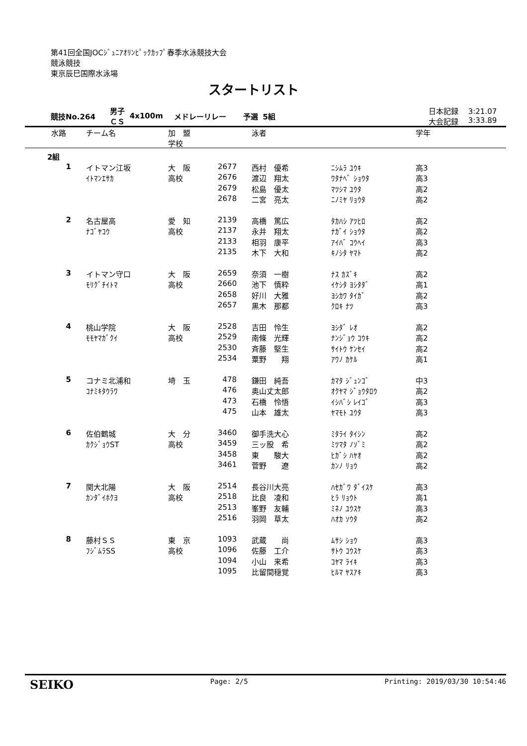第41回全国JOCｼﾞｭﾆｱｵﾘﾝﾋﾟｯｸｶｯﾌﾟ春季水泳競技大会
競泳競技
東京辰巳国際水泳場
スタートリスト
| 競技No.264 | 男子 ＣＳ | 4x100m | メドレーリレー | 予選 | 5組 | | 日本記録 大会記録 | 3:21.07 3:33.89 |
| 水路 | チーム名 | 加 盟 学校 | | 泳者 | | 学年 |
| --- | --- | --- | --- | --- | --- | --- |
| 2組 | | | | | | |
| 1 | イトマン江坂 | 大 阪 | 2677 | 西村 優希 | ﾆｼﾑﾗ ﾕｳｷ | 高3 |
| | ｲﾄﾏﾝｴｻｶ | 高校 | 2676 | 渡辺 翔太 | ﾜﾀﾅﾍﾞ ｼｮｳﾀ | 高3 |
| | | | 2679 | 松島 優太 | ﾏﾂｼﾏ ﾕｳﾀ | 高2 |
| | | | 2678 | 二宮 亮太 | ﾆﾉﾐﾔ ﾘｮｳﾀ | 高2 |
| 2 | 名古屋高 | 愛 知 | 2139 | 高橋 篤広 | ﾀｶﾊｼ ｱﾂﾋﾛ | 高2 |
| | ﾅｺﾞﾔｺｳ | 高校 | 2137 | 永井 翔太 | ﾅｶﾞｲ ｼｮｳﾀ | 高2 |
| | | | 2133 | 相羽 康平 | ｱｲﾊﾞ ｺｳﾍｲ | 高3 |
| | | | 2135 | 木下 大和 | ｷﾉｼﾀ ﾔﾏﾄ | 高2 |
| 3 | イトマン守口 | 大 阪 | 2659 | 奈須 一樹 | ﾅｽ ｶｽﾞｷ | 高2 |
| | ﾓﾘｸﾞﾁｲﾄﾏ | 高校 | 2660 | 池下 慎粋 | ｲｹｼﾀ ﾖｼﾀﾀﾞ | 高1 |
| | | | 2658 | 好川 大雅 | ﾖｼｶﾜ ﾀｲｶﾞ | 高2 |
| | | | 2657 | 黒木 那都 | ｸﾛｷ ﾅﾂ | 高3 |
| 4 | 桃山学院 | 大 阪 | 2528 | 吉田 怜生 | ﾖｼﾀﾞ ﾚｵ | 高2 |
| | ﾓﾓﾔﾏｶﾞｸｲ | 高校 | 2529 | 南條 光輝 | ﾅﾝｼﾞｮｳ ｺｳｷ | 高2 |
| | | | 2530 | 斉藤 堅生 | ｻｲﾄｳ ｹﾝｾｲ | 高2 |
| | | | 2534 | 粟野 翔 | ｱﾜﾉ ｶｹﾙ | 高1 |
| 5 | コナミ北浦和 | 埼 玉 | 478 | 鎌田 純吾 | ｶﾏﾀ ｼﾞｭﾝｺﾞ | 中3 |
| | ｺﾅﾐｷﾀｳﾗﾜ | | 476 | 奥山丈太郎 | ｵｸﾔﾏ ｼﾞｮｳﾀﾛｳ | 高2 |
| | | | 473 | 石橋 怜悟 | ｲｼﾊﾞｼ ﾚｲｺﾞ | 高3 |
| | | | 475 | 山本 雄太 | ﾔﾏﾓﾄ ﾕｳﾀ | 高3 |
| 6 | 佐伯鶴城 | 大 分 | 3460 | 御手洗大心 | ﾐﾀﾗｲ ﾀｲｼﾝ | 高2 |
| | ｶｸｼﾞｮｳST | 高校 | 3459 | 三ッ股 希 | ﾐﾂﾏﾀ ﾉｿﾞﾐ | 高2 |
| | | | 3458 | 東 駿大 | ﾋｶﾞｼ ﾊﾔｵ | 高2 |
| | | | 3461 | 菅野 遼 | ｶﾝﾉ ﾘｮｳ | 高2 |
| 7 | 関大北陽 | 大 阪 | 2514 | 長谷川大亮 | ﾊｾｶﾞﾜ ﾀﾞｲｽｹ | 高3 |
| | ｶﾝﾀﾞｲﾎｸﾖ | 高校 | 2518 | 比良 凌和 | ﾋﾗ ﾘｮｳﾄ | 高1 |
| | | | 2513 | 峯野 友輔 | ﾐﾈﾉ ﾕｳｽｹ | 高3 |
| | | | 2516 | 羽岡 草太 | ﾊｵｶ ｿｳﾀ | 高2 |
| 8 | 藤村ＳＳ | 東 京 | 1093 | 武蔵 尚 | ﾑｻｼ ｼｮｳ | 高3 |
| | ﾌｼﾞﾑﾗSS | 高校 | 1096 | 佐藤 工介 | ｻﾄｳ ｺｳｽｹ | 高3 |
| | | | 1094 | 小山 来希 | ｺﾔﾏ ﾗｲｷ | 高3 |
| | | | 1095 | 比留間穏覚 | ﾋﾙﾏ ﾔｽｱｷ | 高3 |
SEIKO Page: 2/5 Printing: 2019/03/30 10:54:46